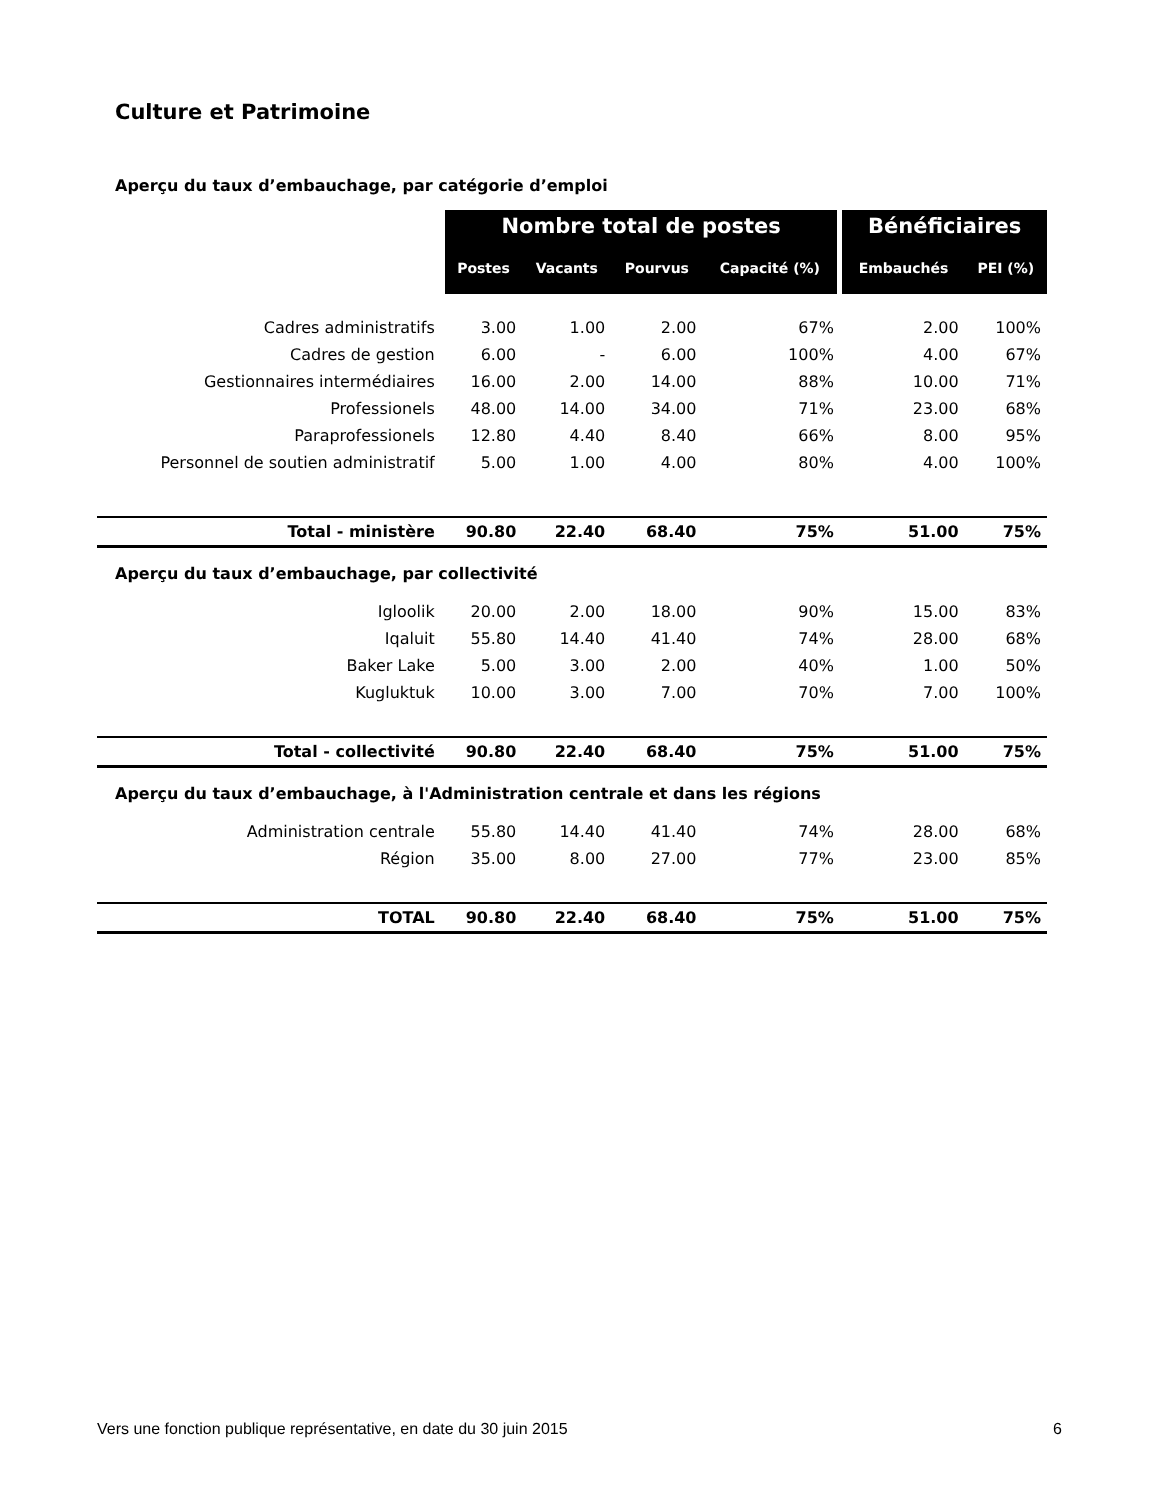Culture et Patrimoine
| Aperçu du taux d’embauchage, par catégorie d’emploi | | | | | | |
| | Nombre total de postes | | | | Bénéficiaires | |
| | Postes | Vacants | Pourvus | Capacité (%) | Embauchés | PEI (%) |
| Cadres administratifs | 3.00 | 1.00 | 2.00 | 67% | 2.00 | 100% |
| Cadres de gestion | 6.00 | - | 6.00 | 100% | 4.00 | 67% |
| Gestionnaires intermédiaires | 16.00 | 2.00 | 14.00 | 88% | 10.00 | 71% |
| Professionels | 48.00 | 14.00 | 34.00 | 71% | 23.00 | 68% |
| Paraprofessionels | 12.80 | 4.40 | 8.40 | 66% | 8.00 | 95% |
| Personnel de soutien administratif | 5.00 | 1.00 | 4.00 | 80% | 4.00 | 100% |
| Total - ministère | 90.80 | 22.40 | 68.40 | 75% | 51.00 | 75% |
| Aperçu du taux d’embauchage, par collectivité | | | | | | |
| Igloolik | 20.00 | 2.00 | 18.00 | 90% | 15.00 | 83% |
| Iqaluit | 55.80 | 14.40 | 41.40 | 74% | 28.00 | 68% |
| Baker Lake | 5.00 | 3.00 | 2.00 | 40% | 1.00 | 50% |
| Kugluktuk | 10.00 | 3.00 | 7.00 | 70% | 7.00 | 100% |
| Total - collectivité | 90.80 | 22.40 | 68.40 | 75% | 51.00 | 75% |
| Aperçu du taux d’embauchage, à l'Administration centrale et dans les régions | | | | | | |
| Administration centrale | 55.80 | 14.40 | 41.40 | 74% | 28.00 | 68% |
| Région | 35.00 | 8.00 | 27.00 | 77% | 23.00 | 85% |
| TOTAL | 90.80 | 22.40 | 68.40 | 75% | 51.00 | 75% |
Vers une fonction publique représentative, en date du 30 juin 2015 6